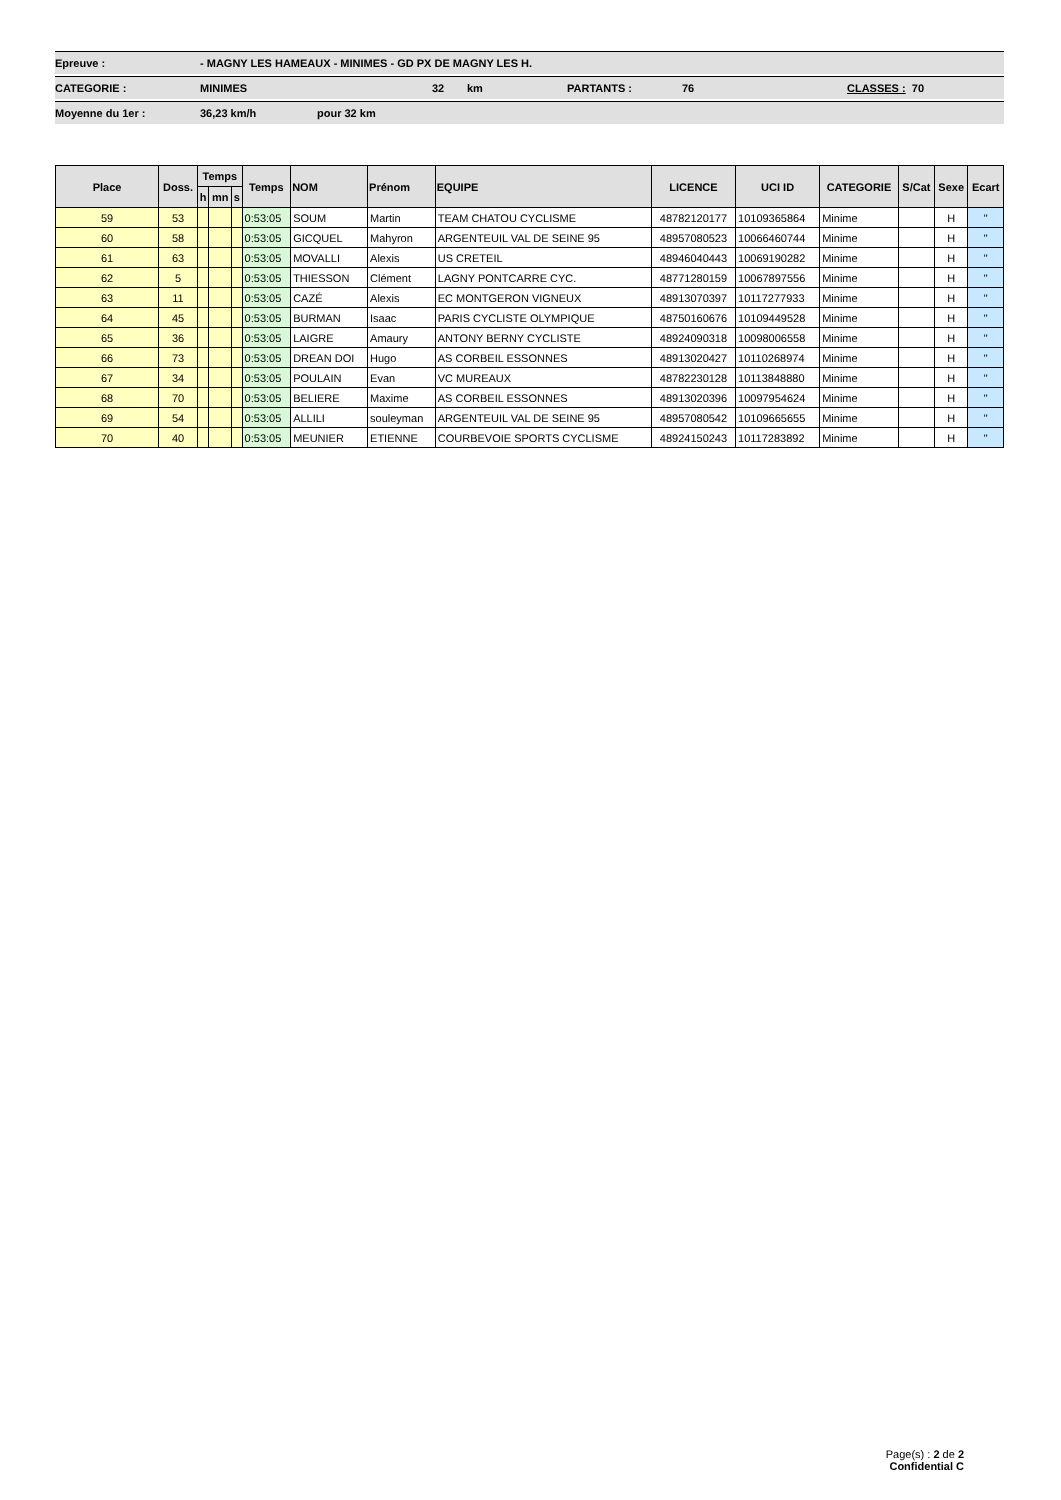Epreuve : - MAGNY LES HAMEAUX - MINIMES - GD PX DE MAGNY LES H.
CATEGORIE : MINIMES 32 km PARTANTS : 76 CLASSES : 70
Moyenne du 1er : 36,23 km/h pour 32 km
| Place | Doss. | Temps | | | Temps | NOM | Prénom | EQUIPE | LICENCE | UCI ID | CATEGORIE | S/Cat | Sexe | Ecart |
| --- | --- | --- | --- | --- | --- | --- | --- | --- | --- | --- | --- | --- | --- | --- |
| | | h | mn | s | | | | | | | | | | |
| 59 | 53 | | | | 0:53:05 | SOUM | Martin | TEAM CHATOU CYCLISME | 48782120177 | 10109365864 | Minime | | H | " |
| 60 | 58 | | | | 0:53:05 | GICQUEL | Mahyron | ARGENTEUIL VAL DE SEINE 95 | 48957080523 | 10066460744 | Minime | | H | " |
| 61 | 63 | | | | 0:53:05 | MOVALLI | Alexis | US CRETEIL | 48946040443 | 10069190282 | Minime | | H | " |
| 62 | 5 | | | | 0:53:05 | THIESSON | Clément | LAGNY PONTCARRE CYC. | 48771280159 | 10067897556 | Minime | | H | " |
| 63 | 11 | | | | 0:53:05 | CAZÉ | Alexis | EC MONTGERON VIGNEUX | 48913070397 | 10117277933 | Minime | | H | " |
| 64 | 45 | | | | 0:53:05 | BURMAN | Isaac | PARIS CYCLISTE OLYMPIQUE | 48750160676 | 10109449528 | Minime | | H | " |
| 65 | 36 | | | | 0:53:05 | LAIGRE | Amaury | ANTONY BERNY CYCLISTE | 48924090318 | 10098006558 | Minime | | H | " |
| 66 | 73 | | | | 0:53:05 | DREAN DOI | Hugo | AS CORBEIL ESSONNES | 48913020427 | 10110268974 | Minime | | H | " |
| 67 | 34 | | | | 0:53:05 | POULAIN | Evan | VC MUREAUX | 48782230128 | 10113848880 | Minime | | H | " |
| 68 | 70 | | | | 0:53:05 | BELIERE | Maxime | AS CORBEIL ESSONNES | 48913020396 | 10097954624 | Minime | | H | " |
| 69 | 54 | | | | 0:53:05 | ALLILI | souleyman | ARGENTEUIL VAL DE SEINE 95 | 48957080542 | 10109665655 | Minime | | H | " |
| 70 | 40 | | | | 0:53:05 | MEUNIER | ETIENNE | COURBEVOIE SPORTS CYCLISME | 48924150243 | 10117283892 | Minime | | H | " |
Page(s) : 2 de 2
Confidential C